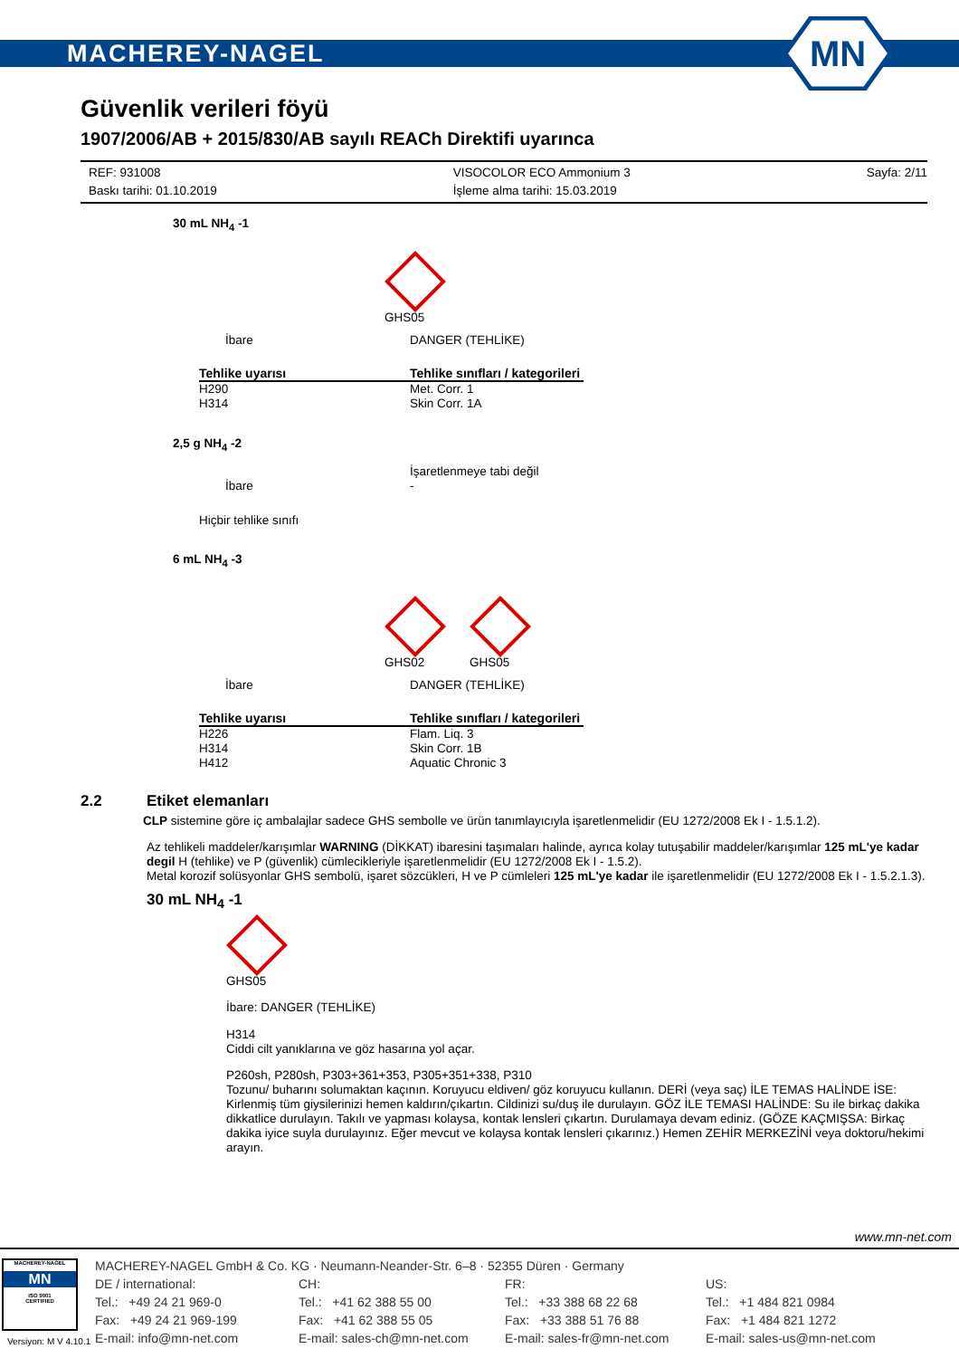MACHEREY-NAGEL
MN
Güvenlik verileri föyü
1907/2006/AB + 2015/830/AB sayılı REACh Direktifi uyarınca
REF: 931008
Baskı tarihi: 01.10.2019
VISOCOLOR ECO Ammonium 3
İşleme alma tarihi: 15.03.2019
Sayfa: 2/11
30 mL NH<sub>4</sub> -1
GHS05
| İbare | DANGER (TEHLİKE) |
| Tehlike uyarısı | Tehlike sınıfları / kategorileri |
| H290 H314 | Met. Corr. 1 Skin Corr. 1A |
2,5 g NH<sub>4</sub> -2
| İbare | İşaretlenmeye tabi değil - |
Hiçbir tehlike sınıfı
6 mL NH<sub>4</sub> -3
GHS02 GHS05
| İbare | DANGER (TEHLİKE) |
| Tehlike uyarısı | Tehlike sınıfları / kategorileri |
| H226 H314 H412 | Flam. Liq. 3 Skin Corr. 1B Aquatic Chronic 3 |
2.2 Etiket elemanları
CLP sistemine göre iç ambalajlar sadece GHS sembolle ve ürün tanımlayıcıyla işaretlenmelidir (EU 1272/2008 Ek I - 1.5.1.2).
Az tehlikeli maddeler/karışımlar WARNING (DİKKAT) ibaresini taşımaları halinde, ayrıca kolay tutuşabilir maddeler/karışımlar 125 mL'ye kadar degil H (tehlike) ve P (güvenlik) cümlecikleriyle işaretlenmelidir (EU 1272/2008 Ek I - 1.5.2).
Metal korozif solüsyonlar GHS sembolü, işaret sözcükleri, H ve P cümleleri 125 mL'ye kadar ile işaretlenmelidir (EU 1272/2008 Ek I - 1.5.2.1.3).
30 mL NH<sub>4</sub> -1
GHS05
İbare: DANGER (TEHLİKE)
H314
Ciddi cilt yanıklarına ve göz hasarına yol açar.
P260sh, P280sh, P303+361+353, P305+351+338, P310
Tozunu/ buharını solumaktan kaçının. Koruyucu eldiven/ göz koruyucu kullanın. DERİ (veya saç) İLE TEMAS HALİNDE İSE: Kirlenmiş tüm giysilerinizi hemen kaldırın/çıkartın. Cildinizi su/duş ile durulayın. GÖZ İLE TEMASI HALİNDE: Su ile birkaç dakika dikkatlice durulayın. Takılı ve yapması kolaysa, kontak lensleri çıkartın. Durulamaya devam ediniz. (GÖZE KAÇMIŞSA: Birkaç dakika iyice suyla durulayınız. Eğer mevcut ve kolaysa kontak lensleri çıkarınız.) Hemen ZEHİR MERKEZİNİ veya doktoru/hekimi arayın.
www.mn-net.com
MACHEREY-NAGEL
MN
ISO 9001
CERTIFIED
MACHEREY-NAGEL GmbH & Co. KG · Neumann-Neander-Str. 6–8 · 52355 Düren · Germany
DE / international:
Tel.: +49 24 21 969-0
Fax: +49 24 21 969-199
E-mail: info@mn-net.com
CH:
Tel.: +41 62 388 55 00
Fax: +41 62 388 55 05
E-mail: sales-ch@mn-net.com
FR:
Tel.: +33 388 68 22 68
Fax: +33 388 51 76 88
E-mail: sales-fr@mn-net.com
US:
Tel.: +1 484 821 0984
Fax: +1 484 821 1272
E-mail: sales-us@mn-net.com
Versiyon: M V 4.10.1